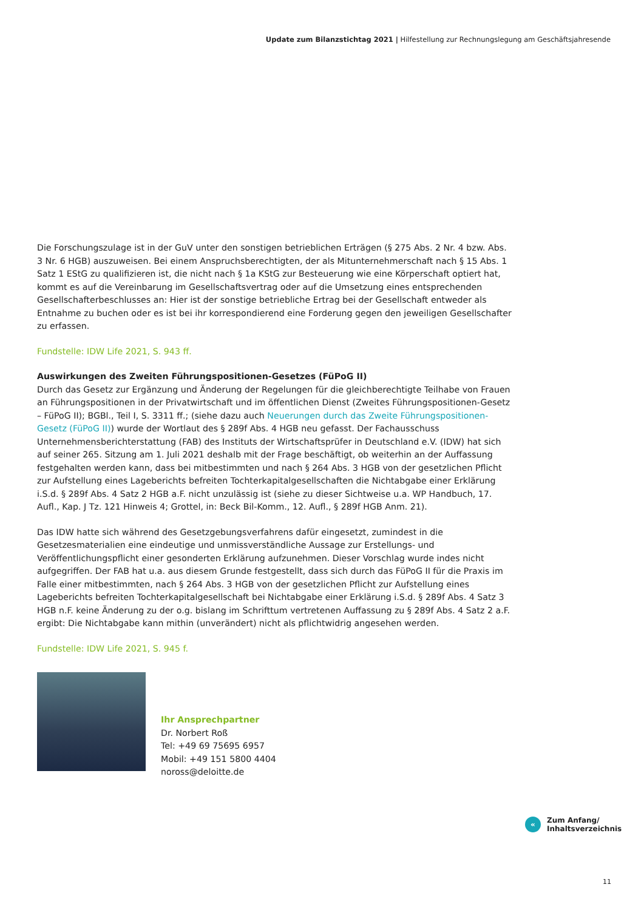Update zum Bilanzstichtag 2021 | Hilfestellung zur Rechnungslegung am Geschäftsjahresende
Die Forschungszulage ist in der GuV unter den sonstigen betrieblichen Erträgen (§ 275 Abs. 2 Nr. 4 bzw. Abs. 3 Nr. 6 HGB) auszuweisen. Bei einem Anspruchsberechtigten, der als Mitunternehmerschaft nach § 15 Abs. 1 Satz 1 EStG zu qualifizieren ist, die nicht nach § 1a KStG zur Besteuerung wie eine Körperschaft optiert hat, kommt es auf die Vereinbarung im Gesellschaftsvertrag oder auf die Umsetzung eines entsprechenden Gesellschafterbeschlusses an: Hier ist der sonstige betriebliche Ertrag bei der Gesellschaft entweder als Entnahme zu buchen oder es ist bei ihr korrespondierend eine Forderung gegen den jeweiligen Gesellschafter zu erfassen.
Fundstelle: IDW Life 2021, S. 943 ff.
Auswirkungen des Zweiten Führungspositionen-Gesetzes (FüPoG II)
Durch das Gesetz zur Ergänzung und Änderung der Regelungen für die gleichberechtigte Teilhabe von Frauen an Führungspositionen in der Privatwirtschaft und im öffentlichen Dienst (Zweites Führungspositionen-Gesetz – FüPoG II); BGBl., Teil I, S. 3311 ff.; (siehe dazu auch Neuerungen durch das Zweite Führungspositionen-Gesetz (FüPoG II)) wurde der Wortlaut des § 289f Abs. 4 HGB neu gefasst. Der Fachausschuss Unternehmensberichterstattung (FAB) des Instituts der Wirtschaftsprüfer in Deutschland e.V. (IDW) hat sich auf seiner 265. Sitzung am 1. Juli 2021 deshalb mit der Frage beschäftigt, ob weiterhin an der Auffassung festgehalten werden kann, dass bei mitbestimmten und nach § 264 Abs. 3 HGB von der gesetzlichen Pflicht zur Aufstellung eines Lageberichts befreiten Tochterkapitalgesellschaften die Nichtabgabe einer Erklärung i.S.d. § 289f Abs. 4 Satz 2 HGB a.F. nicht unzulässig ist (siehe zu dieser Sichtweise u.a. WP Handbuch, 17. Aufl., Kap. J Tz. 121 Hinweis 4; Grottel, in: Beck Bil-Komm., 12. Aufl., § 289f HGB Anm. 21).
Das IDW hatte sich während des Gesetzgebungsverfahrens dafür eingesetzt, zumindest in die Gesetzesmaterialien eine eindeutige und unmissverständliche Aussage zur Erstellungs- und Veröffentlichungspflicht einer gesonderten Erklärung aufzunehmen. Dieser Vorschlag wurde indes nicht aufgegriffen. Der FAB hat u.a. aus diesem Grunde festgestellt, dass sich durch das FüPoG II für die Praxis im Falle einer mitbestimmten, nach § 264 Abs. 3 HGB von der gesetzlichen Pflicht zur Aufstellung eines Lageberichts befreiten Tochterkapitalgesellschaft bei Nichtabgabe einer Erklärung i.S.d. § 289f Abs. 4 Satz 3 HGB n.F. keine Änderung zu der o.g. bislang im Schrifttum vertretenen Auffassung zu § 289f Abs. 4 Satz 2 a.F. ergibt: Die Nichtabgabe kann mithin (unverändert) nicht als pflichtwidrig angesehen werden.
Fundstelle: IDW Life 2021, S. 945 f.
Ihr Ansprechpartner
Dr. Norbert Roß
Tel: +49 69 75695 6957
Mobil: +49 151 5800 4404
noross@deloitte.de
«
Zum Anfang/
Inhaltsverzeichnis
11